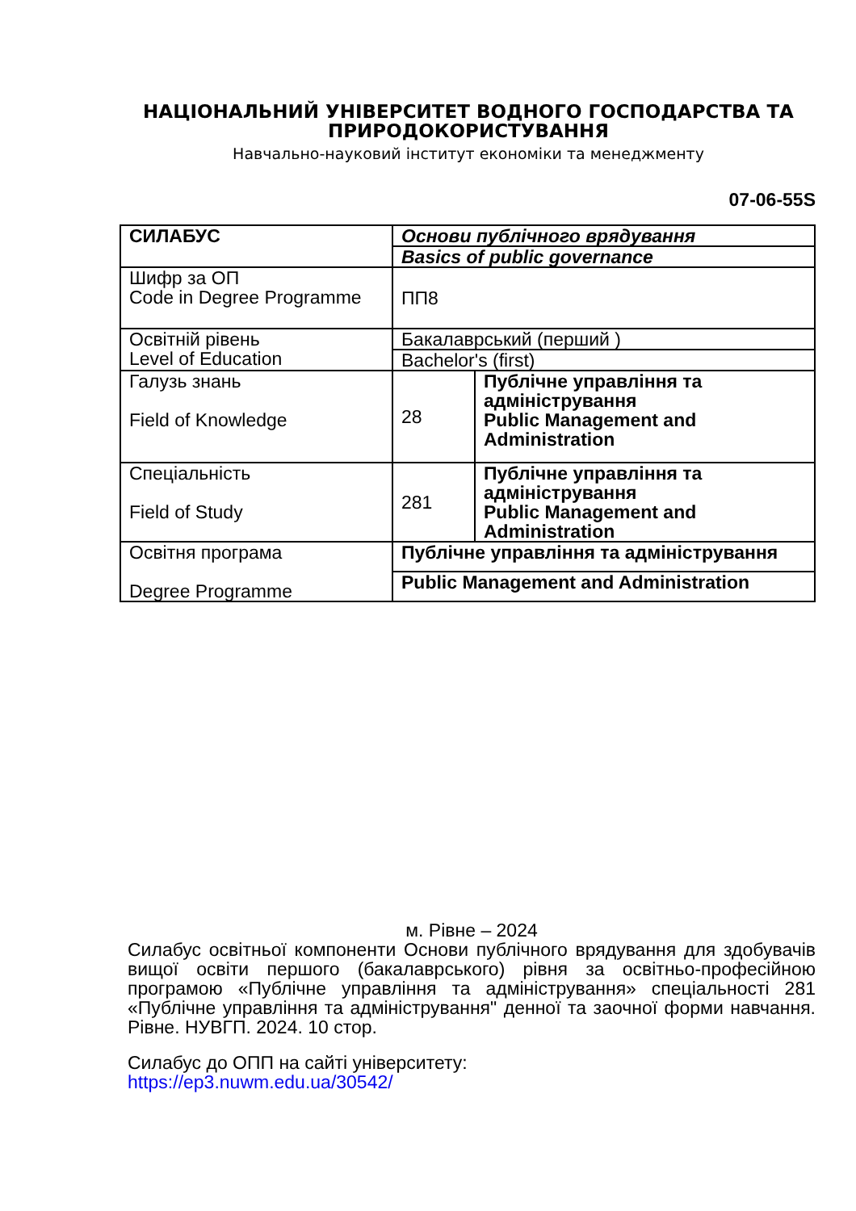НАЦІОНАЛЬНИЙ УНІВЕРСИТЕТ ВОДНОГО ГОСПОДАРСТВА ТА ПРИРОДОКОРИСТУВАННЯ
Навчально-науковий інститут економіки та менеджменту
07-06-55S
| СИЛАБУС | Основи публічного врядування | |
| | Basics of public governance | |
| Шифр за ОП Code in Degree Programme | ПП8 | |
| Освітній рівень Level of Education | Бакалаврський (перший ) | |
| | Bachelor's (first) | |
| Галузь знань Field of Knowledge | 28 | Публічне управління та адміністрування Public Management and Administration |
| Спеціальність Field of Study | 281 | Публічне управління та адміністрування Public Management and Administration |
| Освітня програма Degree Programme | Публічне управління та адміністрування | |
| | Public Management and Administration | |
м. Рівне – 2024
Силабус освітньої компоненти Основи публічного врядування для здобувачів вищої освіти першого (бакалаврського) рівня за освітньо-професійною програмою «Публічне управління та адміністрування» спеціальності 281 «Публічне управління та адміністрування" денної та заочної форми навчання. Рівне. НУВГП. 2024. 10 стор.
Силабус до ОПП на сайті університету:
https://ep3.nuwm.edu.ua/30542/